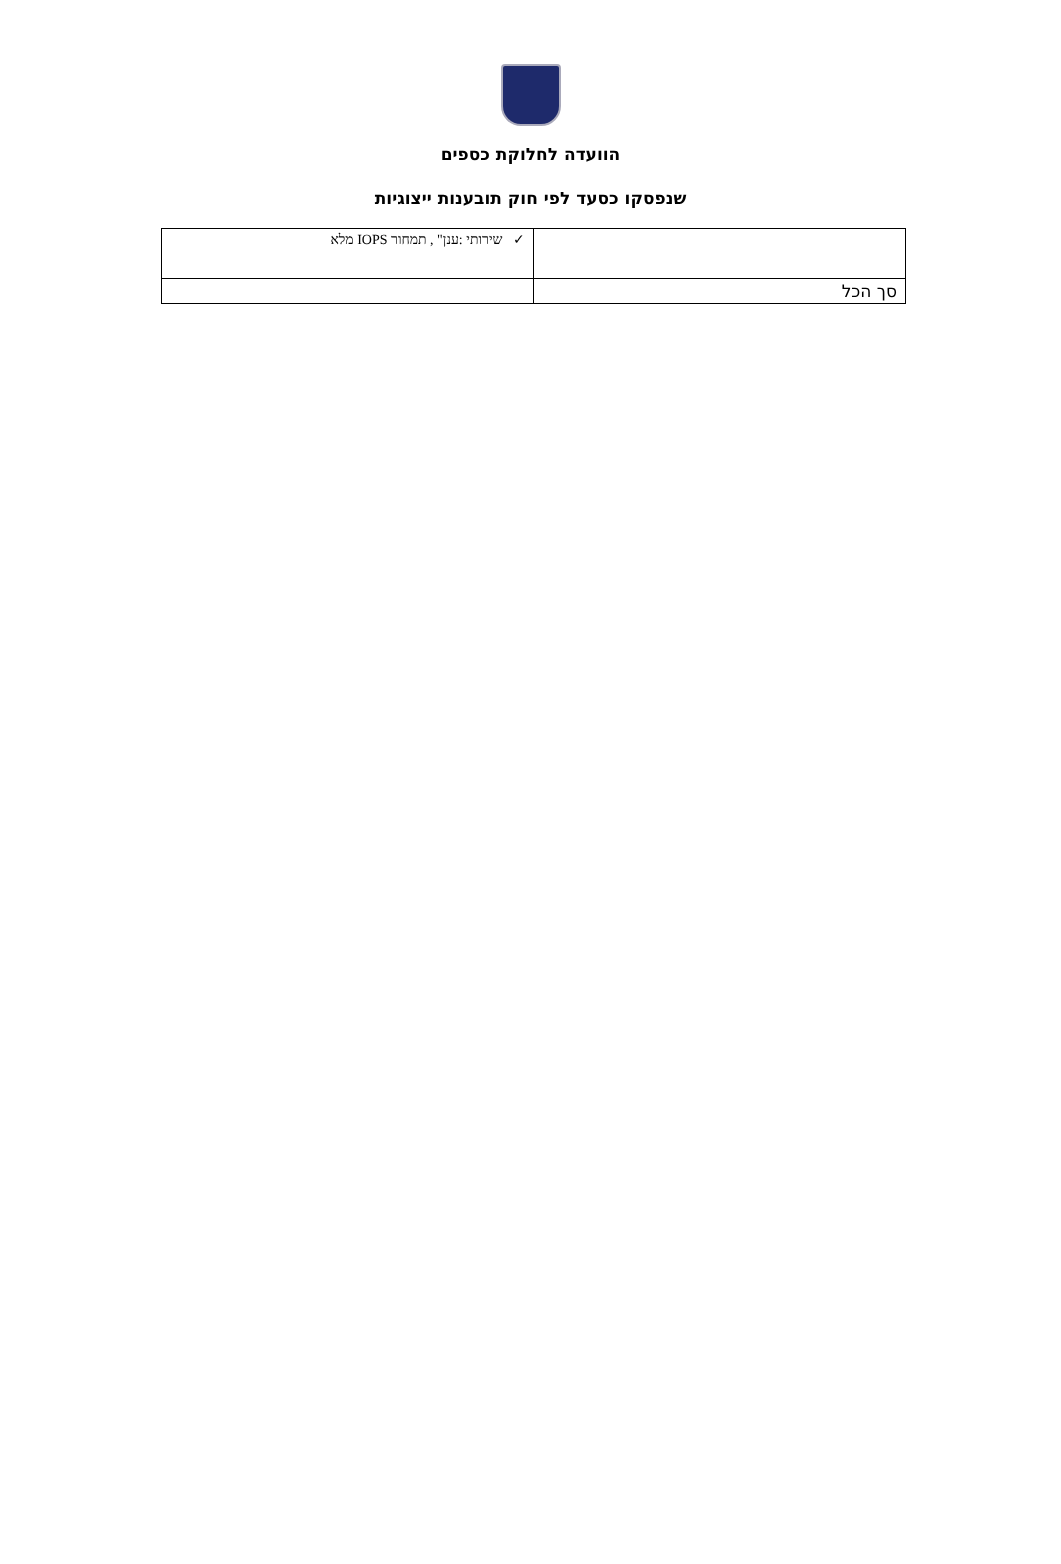הוועדה לחלוקת כספים
שנפסקו כסעד לפי חוק תובענות ייצוגיות
| | ✓ שירותי :ענן" , תמחור IOPS מלא |
| סך הכל | |